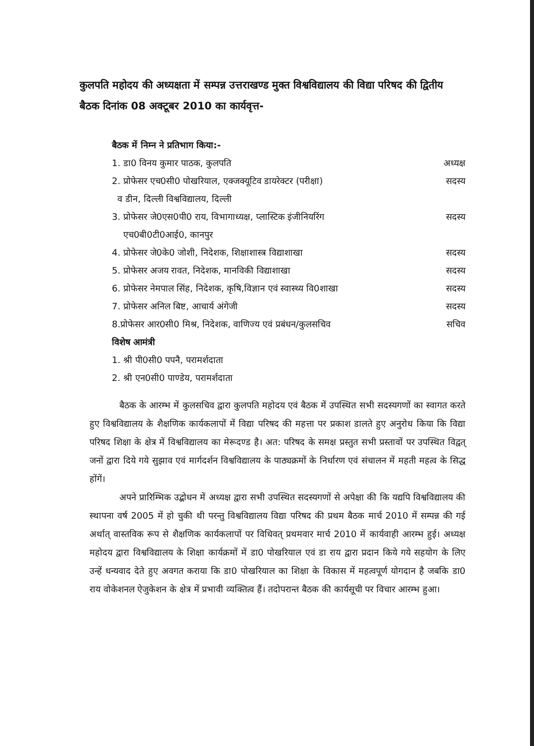कुलपति महोदय की अध्यक्षता में सम्पन्न उत्तराखण्ड मुक्त विश्वविद्यालय की विद्या परिषद की द्वितीय बैठक दिनांक 08 अक्टूबर 2010 का कार्यवृत्त-
बैठक में निम्न ने प्रतिभाग किया:-
1. डा0 विनय कुमार पाठक, कुलपति अध्यक्ष
2. प्रोफेसर एच0सी0 पोखरियाल, एक्जक्यूटिव डायरेक्टर (परीक्षा)
व डीन, दिल्ली विश्वविद्यालय, दिल्ली सदस्य
3. प्रोफेसर जे0एस0पी0 राय, विभागाध्यक्ष, प्लास्टिक इंजीनियरिंग
एच0बी0टी0आई0, कानपुर सदस्य
4. प्रोफेसर जे0के0 जोशी, निदेशक, शिक्षाशास्त्र विद्याशाखा सदस्य
5. प्रोफेसर अजय रावत, निदेशक, मानविकी विद्याशाखा सदस्य
6. प्रोफेसर नेमपाल सिंह, निदेशक, कृषि,विज्ञान एवं स्वास्थ्य वि0शाखा सदस्य
7. प्रोफेसर अनिल बिष्ट, आचार्य अंगेजी सदस्य
8.प्रोफेसर आर0सी0 मिश्र, निदेशक, वाणिज्य एवं प्रबंधन/कुलसचिव सचिव
विशेष आमंत्री
1. श्री पी0सी0 पपनै, परामर्शदाता
2. श्री एन0सी0 पाण्डेय, परामर्शदाता
बैठक के आरम्भ में कुलसचिव द्वारा कुलपति महोदय एवं बैठक में उपस्थित सभी सदस्यगणों का स्वागत करते हुए विश्वविद्यालय के शैक्षणिक कार्यकलापों में विद्या परिषद की महत्ता पर प्रकाश डालते हुए अनुरोध किया कि विद्या परिषद शिक्षा के क्षेत्र में विश्वविद्यालय का मेरूदण्ड है। अत: परिषद के समक्ष प्रस्तुत सभी प्रस्तावों पर उपस्थित विद्वत् जनों द्वारा दिये गये सुझाव एवं मार्गदर्शन विश्वविद्यालय के पाठ्यक्रमों के निर्धारण एवं संचालन में महती महत्व के सिद्ध होंगें।
अपने प्रारिम्भिक उद्बोधन में अध्यक्ष द्वारा सभी उपस्थित सदस्यगणों से अपेक्षा की कि यद्यपि विश्वविद्यालय की स्थापना वर्ष 2005 में हो चुकी थी परन्तु विश्वविद्यालय विद्या परिषद की प्रथम बैठक मार्च 2010 में सम्पन्न की गई अर्थात् वास्तविक रूप से शैक्षणिक कार्यकलापों पर विधिवत् प्रथमवार मार्च 2010 में कार्यवाही आरम्भ हुई। अध्यक्ष महोदय द्वारा विश्वविद्यालय के शिक्षा कार्यक्रमों में डा0 पोखरियाल एवं डा राय द्वारा प्रदान किये गये सहयोग के लिए उन्हें धन्यवाद देते हुए अवगत कराया कि डा0 पोखरियाल का शिक्षा के विकास में महत्वपूर्ण योगदान है जबकि डा0 राय वोकेशनल ऐजुकेशन के क्षेत्र में प्रभावी व्यक्तित्व हैं। तदोपरान्त बैठक की कार्यसूची पर विचार आरम्भ हुआ।